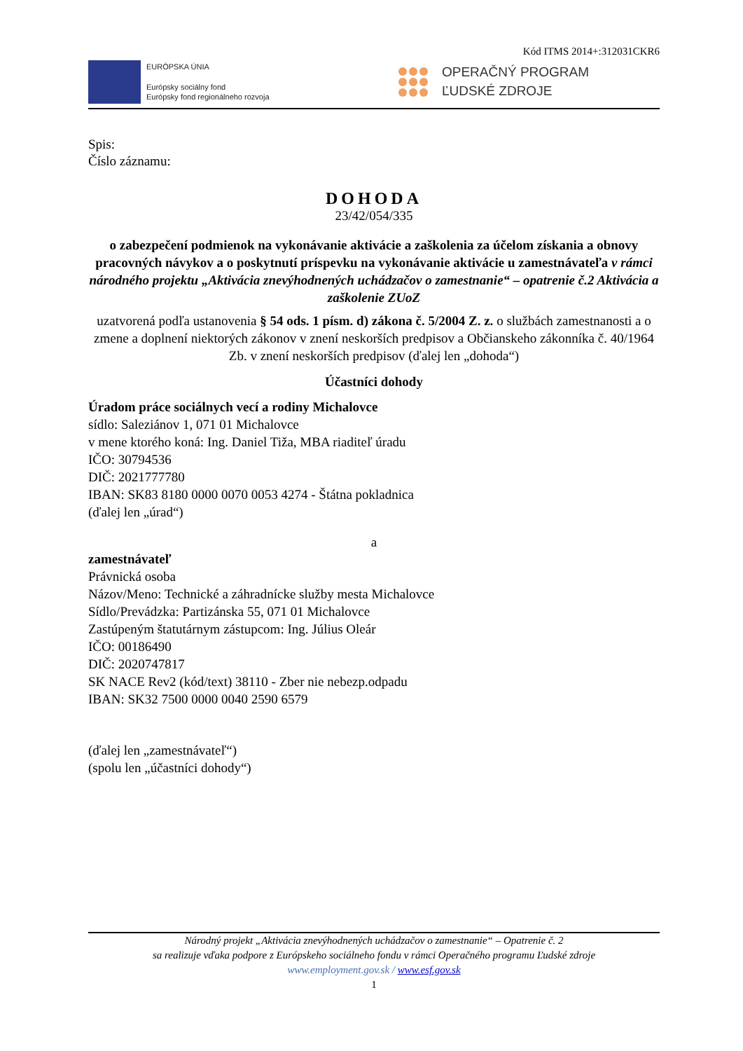Kód ITMS 2014+:312031CKR6
EURÓPSKA ÚNIA
Európsky sociálny fond
Európsky fond regionálneho rozvoja
OPERAČNÝ PROGRAM
ĽUDSKÉ ZDROJE
Spis:
Číslo záznamu:
DOHODA
23/42/054/335
o zabezpečení podmienok na vykonávanie aktivácie a zaškolenia za účelom získania a obnovy pracovných návykov a o poskytnutí príspevku na vykonávanie aktivácie u zamestnávateľa v rámci národného projektu „Aktivácia znevýhodnených uchádzačov o zamestnanie“ – opatrenie č.2 Aktivácia a zaškolenie ZUoZ
uzatvorená podľa ustanovenia § 54 ods. 1 písm. d) zákona č. 5/2004 Z. z. o službách zamestnanosti a o zmene a doplnení niektorých zákonov v znení neskorších predpisov a Občianskeho zákonníka č. 40/1964 Zb. v znení neskorších predpisov (ďalej len „dohoda“)
Účastníci dohody
Úradom práce sociálnych vecí a rodiny Michalovce
sídlo: Saleziánov 1, 071 01 Michalovce
v mene ktorého koná: Ing. Daniel Tiža, MBA riaditeľ úradu
IČO: 30794536
DIČ: 2021777780
IBAN: SK83 8180 0000 0070 0053 4274 - Štátna pokladnica
(ďalej len „úrad“)
a
zamestnávateľ
Právnická osoba
Názov/Meno: Technické a záhradnícke služby mesta Michalovce
Sídlo/Prevádzka: Partizánska 55, 071 01 Michalovce
Zastúpeným štatutárnym zástupcom: Ing. Július Oleár
IČO: 00186490
DIČ: 2020747817
SK NACE Rev2 (kód/text) 38110 - Zber nie nebezp.odpadu
IBAN: SK32 7500 0000 0040 2590 6579
(ďalej len „zamestnávateľ“)
(spolu len „účastníci dohody“)
Národný projekt „Aktivácia znevýhodnených uchádzačov o zamestnanie“ – Opatrenie č. 2
sa realizuje vďaka podpore z Európskeho sociálneho fondu v rámci Operačného programu Ľudské zdroje
www.employment.gov.sk / www.esf.gov.sk
1